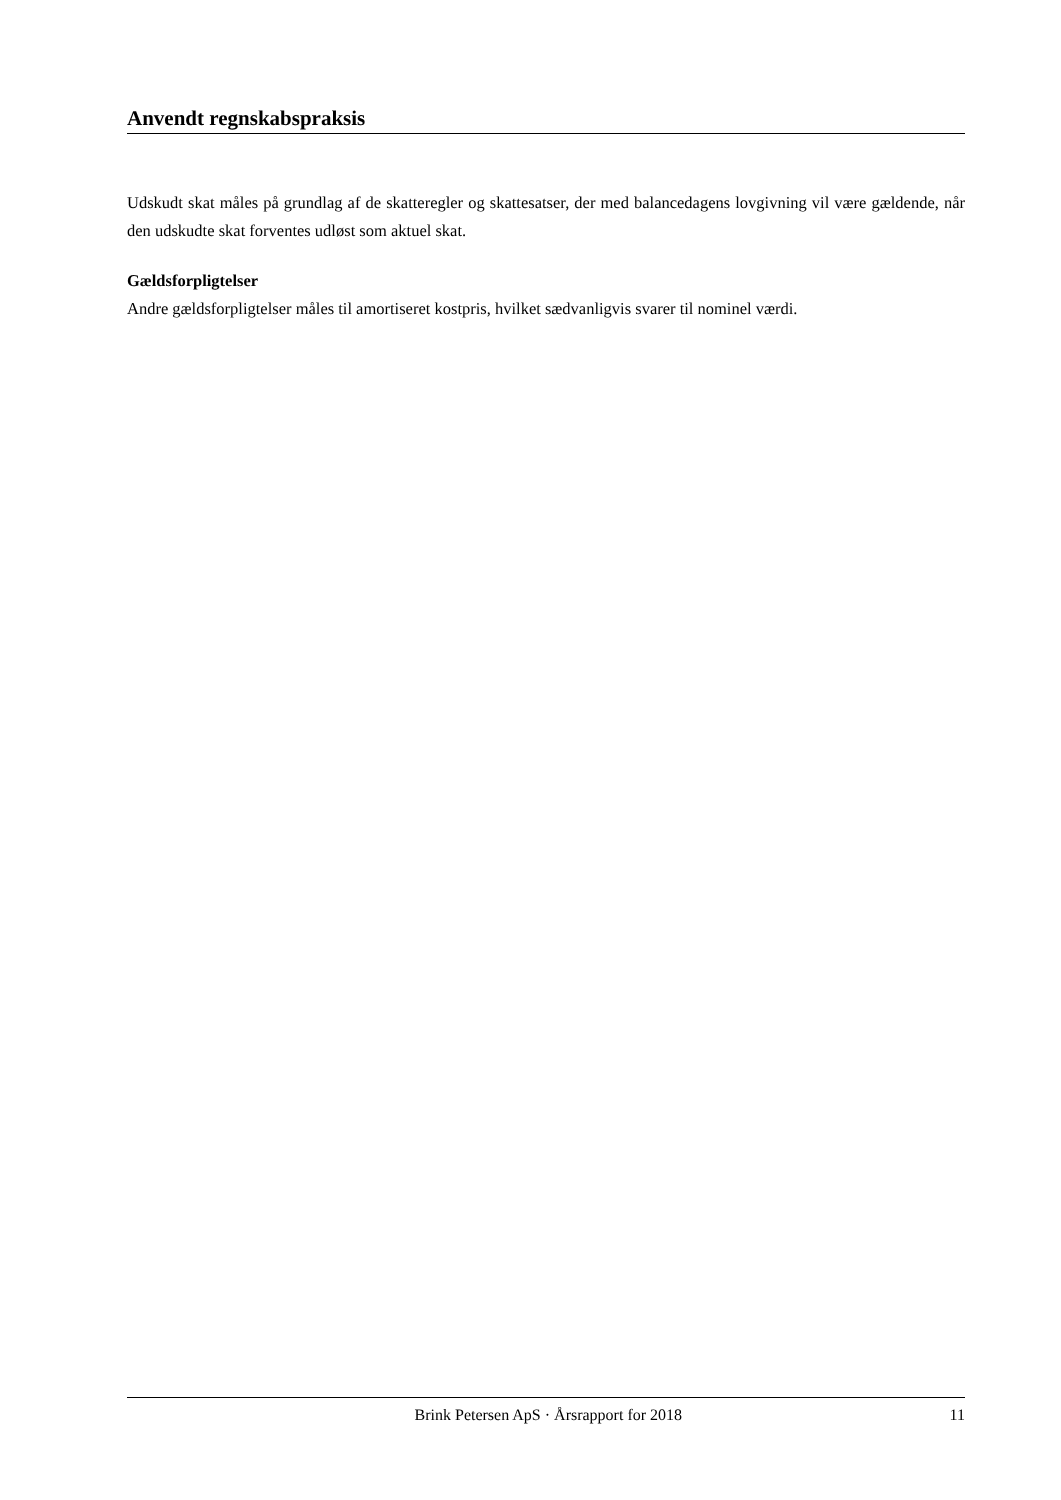Anvendt regnskabspraksis
Udskudt skat måles på grundlag af de skatteregler og skattesatser, der med balancedagens lovgivning vil være gældende, når den udskudte skat forventes udløst som aktuel skat.
Gældsforpligtelser
Andre gældsforpligtelser måles til amortiseret kostpris, hvilket sædvanligvis svarer til nominel værdi.
Brink Petersen ApS · Årsrapport for 2018 11